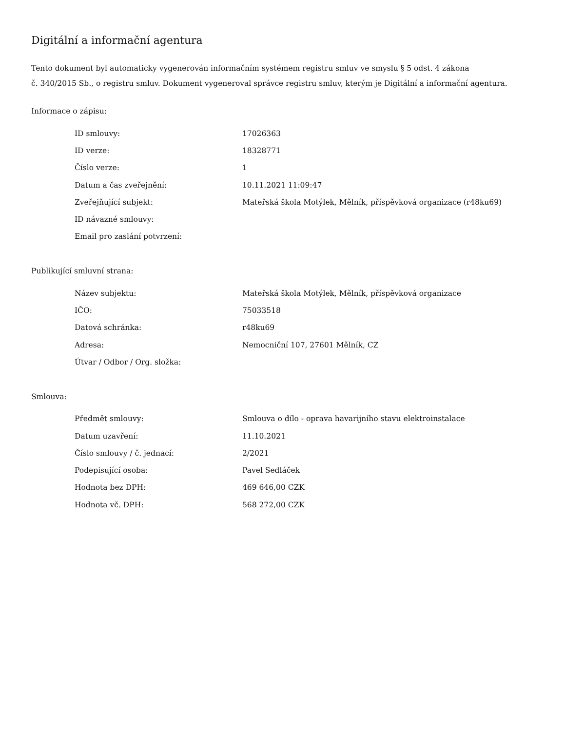Digitální a informační agentura
Tento dokument byl automaticky vygenerován informačním systémem registru smluv ve smyslu § 5 odst. 4 zákona
č. 340/2015 Sb., o registru smluv. Dokument vygeneroval správce registru smluv, kterým je Digitální a informační agentura.
Informace o zápisu:
| ID smlouvy: | 17026363 |
| ID verze: | 18328771 |
| Číslo verze: | 1 |
| Datum a čas zveřejnění: | 10.11.2021 11:09:47 |
| Zveřejňující subjekt: | Mateřská škola Motýlek, Mělník, příspěvková organizace (r48ku69) |
| ID návazné smlouvy: | |
| Email pro zaslání potvrzení: | |
Publikující smluvní strana:
| Název subjektu: | Mateřská škola Motýlek, Mělník, příspěvková organizace |
| IČO: | 75033518 |
| Datová schránka: | r48ku69 |
| Adresa: | Nemocniční 107, 27601 Mělník, CZ |
| Útvar / Odbor / Org. složka: | |
Smlouva:
| Předmět smlouvy: | Smlouva o dílo - oprava havarijního stavu elektroinstalace |
| Datum uzavření: | 11.10.2021 |
| Číslo smlouvy / č. jednací: | 2/2021 |
| Podepisující osoba: | Pavel Sedláček |
| Hodnota bez DPH: | 469 646,00 CZK |
| Hodnota vč. DPH: | 568 272,00 CZK |